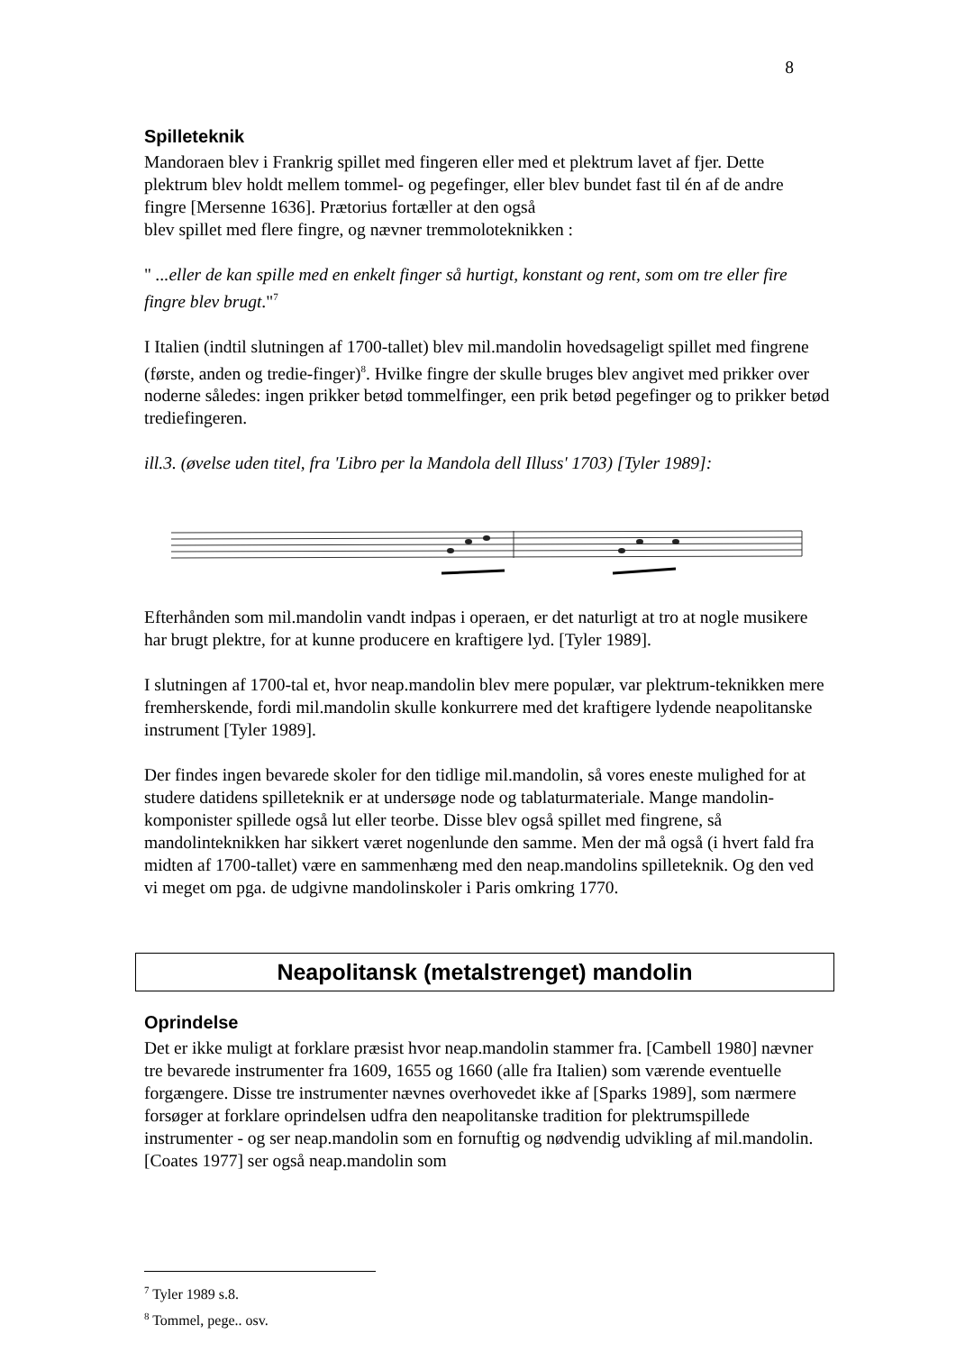8
Spilleteknik
Mandoraen blev i Frankrig spillet med fingeren eller med et plektrum lavet af fjer. Dette plektrum blev holdt mellem tommel- og pegefinger, eller blev bundet fast til én af de andre fingre [Mersenne 1636]. Prætorius fortæller at den også
blev spillet med flere fingre, og nævner tremmoloteknikken :
" ...eller de kan spille med en enkelt finger så hurtigt, konstant og rent, som om tre eller fire fingre blev brugt."<sup>7</sup>
I Italien (indtil slutningen af 1700-tallet) blev mil.mandolin hovedsageligt spillet med fingrene (første, anden og tredie-finger)<sup>8</sup>. Hvilke fingre der skulle bruges blev angivet med prikker over noderne således: ingen prikker betød tommelfinger, een prik betød pegefinger og to prikker betød trediefingeren.
ill.3. (øvelse uden titel, fra 'Libro per la Mandola dell Illuss' 1703) [Tyler 1989]:
Efterhånden som mil.mandolin vandt indpas i operaen, er det naturligt at tro at nogle musikere har brugt plektre, for at kunne producere en kraftigere lyd. [Tyler 1989].
I slutningen af 1700-tal et, hvor neap.mandolin blev mere populær, var plektrum-teknikken mere fremherskende, fordi mil.mandolin skulle konkurrere med det kraftigere lydende neapolitanske instrument [Tyler 1989].
Der findes ingen bevarede skoler for den tidlige mil.mandolin, så vores eneste mulighed for at studere datidens spilleteknik er at undersøge node og tablaturmateriale. Mange mandolin-komponister spillede også lut eller teorbe. Disse blev også spillet med fingrene, så mandolinteknikken har sikkert været nogenlunde den samme. Men der må også (i hvert fald fra midten af 1700-tallet) være en sammenhæng med den neap.mandolins spilleteknik. Og den ved vi meget om pga. de udgivne mandolinskoler i Paris omkring 1770.
Neapolitansk (metalstrenget) mandolin
Oprindelse
Det er ikke muligt at forklare præsist hvor neap.mandolin stammer fra. [Cambell 1980] nævner tre bevarede instrumenter fra 1609, 1655 og 1660 (alle fra Italien) som værende eventuelle forgængere. Disse tre instrumenter nævnes overhovedet ikke af [Sparks 1989], som nærmere forsøger at forklare oprindelsen udfra den neapolitanske tradition for plektrumspillede instrumenter - og ser neap.mandolin som en fornuftig og nødvendig udvikling af mil.mandolin. [Coates 1977] ser også neap.mandolin som
<sup>7</sup> Tyler 1989 s.8.
<sup>8</sup> Tommel, pege.. osv.